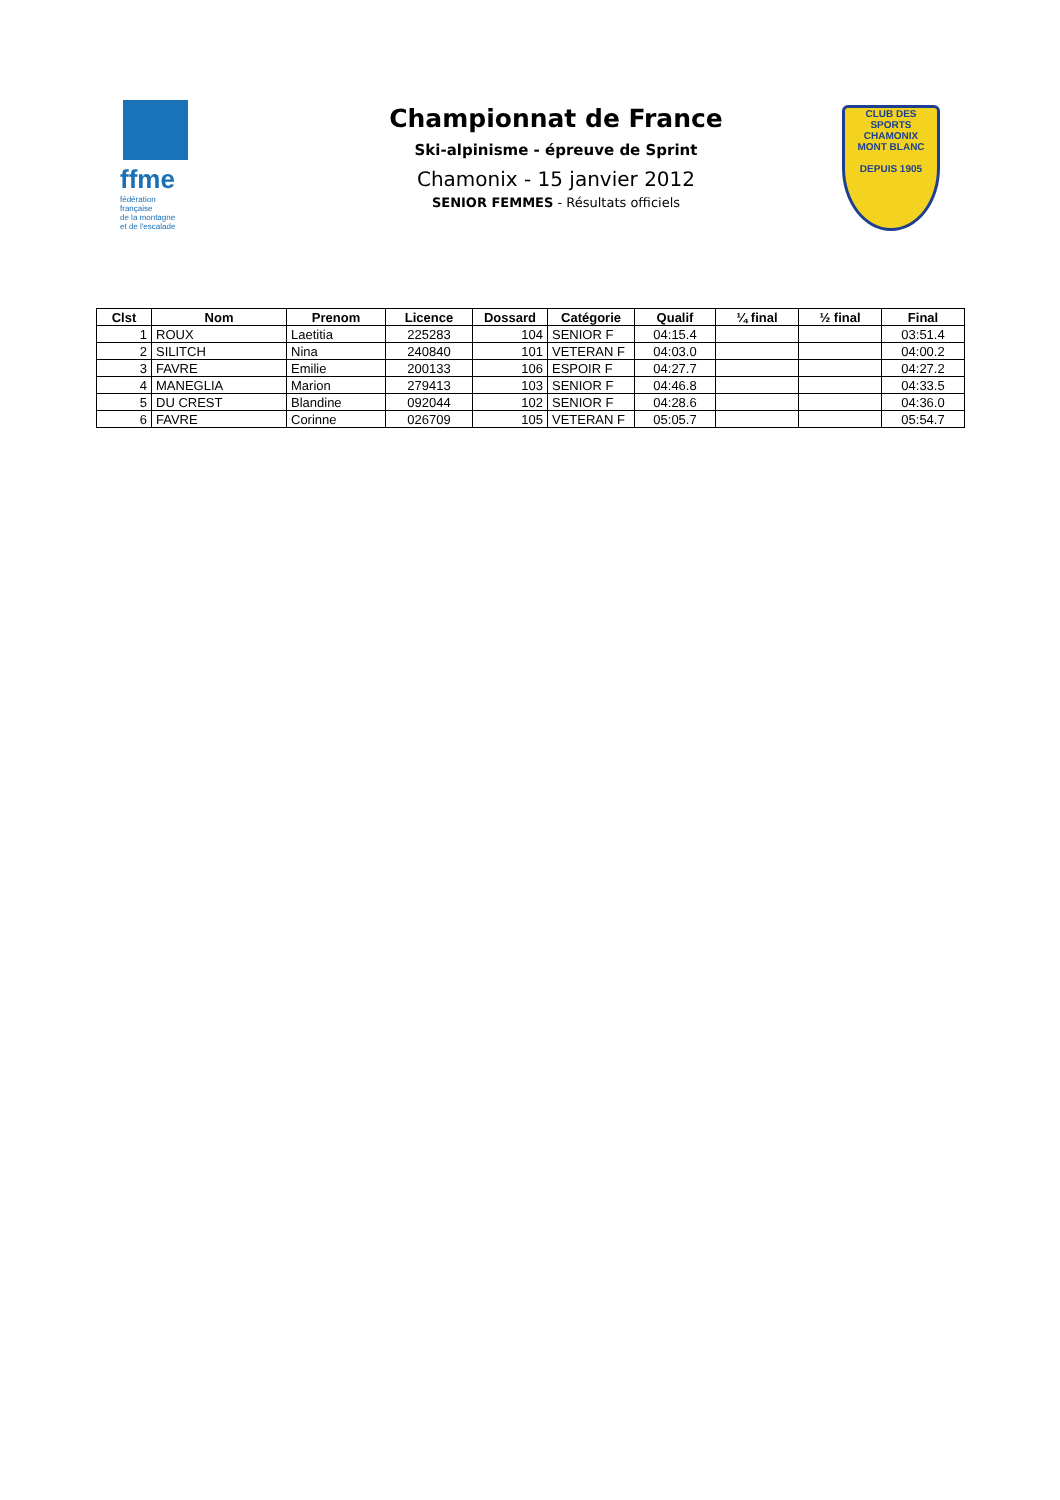ffme
fédération
française
de la montagne
et de l'escalade
Championnat de France
Ski-alpinisme - épreuve de Sprint
Chamonix - 15 janvier 2012
SENIOR FEMMES - Résultats officiels
CLUB DES SPORTS
CHAMONIX
MONT BLANC
DEPUIS 1905
| Clst | Nom | Prenom | Licence | Dossard | Catégorie | Qualif | ¼ final | ½ final | Final |
| --- | --- | --- | --- | --- | --- | --- | --- | --- | --- |
| 1 | ROUX | Laetitia | 225283 | 104 | SENIOR F | 04:15.4 | | | 03:51.4 |
| 2 | SILITCH | Nina | 240840 | 101 | VETERAN F | 04:03.0 | | | 04:00.2 |
| 3 | FAVRE | Emilie | 200133 | 106 | ESPOIR F | 04:27.7 | | | 04:27.2 |
| 4 | MANEGLIA | Marion | 279413 | 103 | SENIOR F | 04:46.8 | | | 04:33.5 |
| 5 | DU CREST | Blandine | 092044 | 102 | SENIOR F | 04:28.6 | | | 04:36.0 |
| 6 | FAVRE | Corinne | 026709 | 105 | VETERAN F | 05:05.7 | | | 05:54.7 |